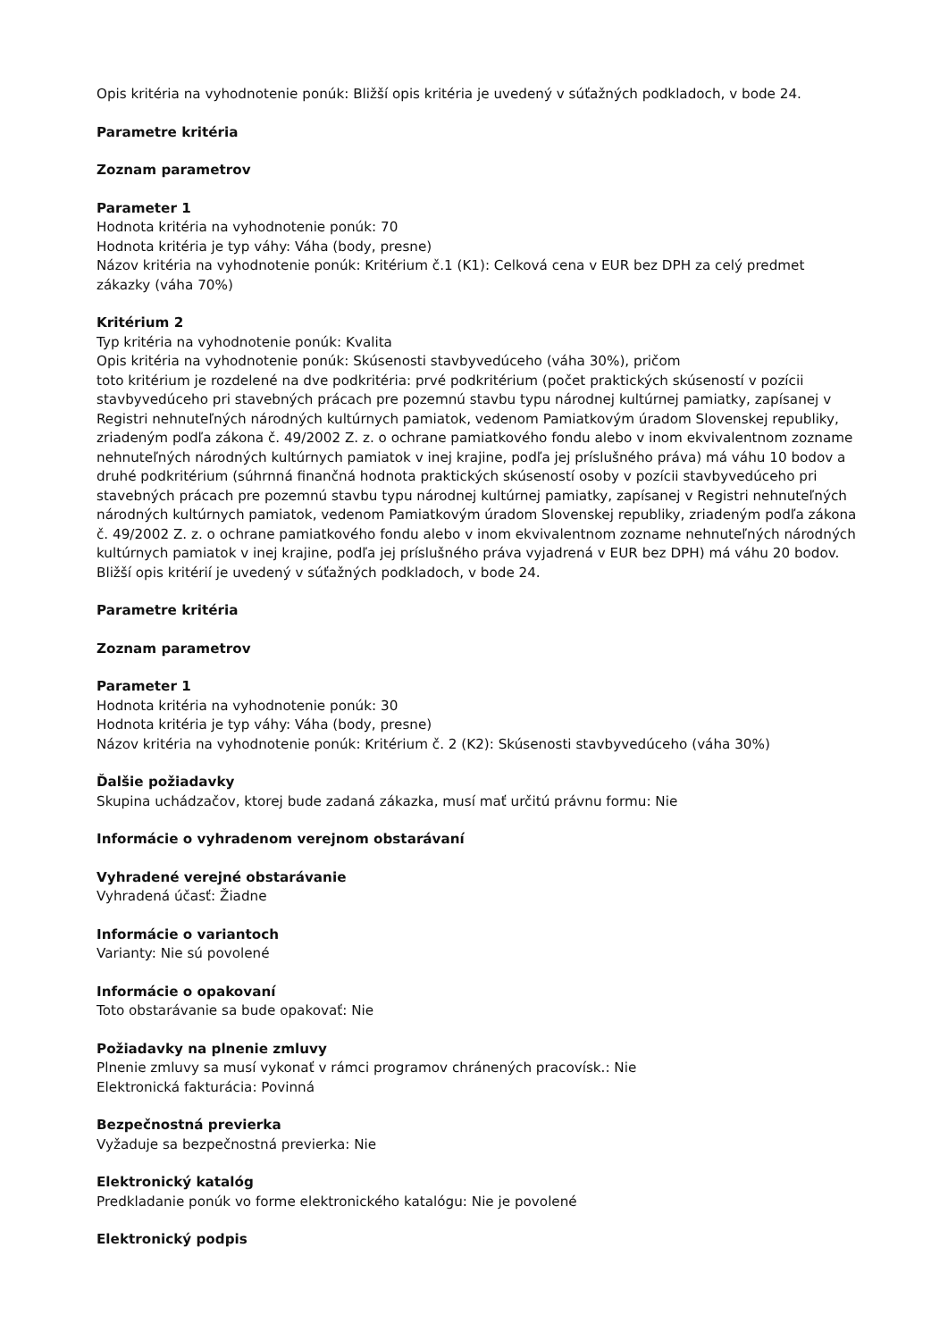Opis kritéria na vyhodnotenie ponúk: Bližší opis kritéria je uvedený v súťažných podkladoch, v bode 24.
Parametre kritéria
Zoznam parametrov
Parameter 1
Hodnota kritéria na vyhodnotenie ponúk: 70
Hodnota kritéria je typ váhy: Váha (body, presne)
Názov kritéria na vyhodnotenie ponúk: Kritérium č.1 (K1): Celková cena v EUR bez DPH za celý predmet zákazky (váha 70%)
Kritérium 2
Typ kritéria na vyhodnotenie ponúk: Kvalita
Opis kritéria na vyhodnotenie ponúk: Skúsenosti stavbyvedúceho (váha 30%), pričom
toto kritérium je rozdelené na dve podkritéria: prvé podkritérium (počet praktických skúseností v pozícii stavbyvedúceho pri stavebných prácach pre pozemnú stavbu typu národnej kultúrnej pamiatky, zapísanej v Registri nehnuteľných národných kultúrnych pamiatok, vedenom Pamiatkovým úradom Slovenskej republiky, zriadeným podľa zákona č. 49/2002 Z. z. o ochrane pamiatkového fondu alebo v inom ekvivalentnom zozname nehnuteľných národných kultúrnych pamiatok v inej krajine, podľa jej príslušného práva) má váhu 10 bodov a druhé podkritérium (súhrnná finančná hodnota praktických skúseností osoby v pozícii stavbyvedúceho pri stavebných prácach pre pozemnú stavbu typu národnej kultúrnej pamiatky, zapísanej v Registri nehnuteľných národných kultúrnych pamiatok, vedenom Pamiatkovým úradom Slovenskej republiky, zriadeným podľa zákona č. 49/2002 Z. z. o ochrane pamiatkového fondu alebo v inom ekvivalentnom zozname nehnuteľných národných kultúrnych pamiatok v inej krajine, podľa jej príslušného práva vyjadrená v EUR bez DPH) má váhu 20 bodov. Bližší opis kritérií je uvedený v súťažných podkladoch, v bode 24.
Parametre kritéria
Zoznam parametrov
Parameter 1
Hodnota kritéria na vyhodnotenie ponúk: 30
Hodnota kritéria je typ váhy: Váha (body, presne)
Názov kritéria na vyhodnotenie ponúk: Kritérium č. 2 (K2): Skúsenosti stavbyvedúceho (váha 30%)
Ďalšie požiadavky
Skupina uchádzačov, ktorej bude zadaná zákazka, musí mať určitú právnu formu: Nie
Informácie o vyhradenom verejnom obstarávaní
Vyhradené verejné obstarávanie
Vyhradená účasť: Žiadne
Informácie o variantoch
Varianty: Nie sú povolené
Informácie o opakovaní
Toto obstarávanie sa bude opakovať: Nie
Požiadavky na plnenie zmluvy
Plnenie zmluvy sa musí vykonať v rámci programov chránených pracovísk.: Nie
Elektronická fakturácia: Povinná
Bezpečnostná previerka
Vyžaduje sa bezpečnostná previerka: Nie
Elektronický katalóg
Predkladanie ponúk vo forme elektronického katalógu: Nie je povolené
Elektronický podpis